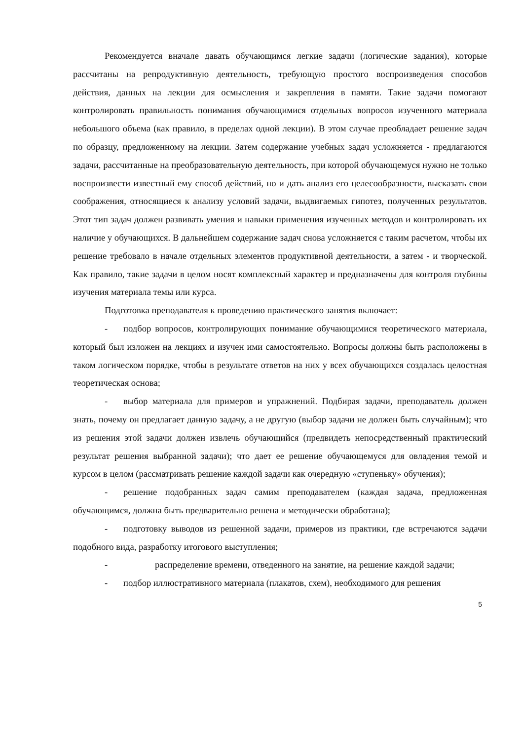Рекомендуется вначале давать обучающимся легкие задачи (логические задания), которые рассчитаны на репродуктивную деятельность, требующую простого воспроизведения способов действия, данных на лекции для осмысления и закрепления в памяти. Такие задачи помогают контролировать правильность понимания обучающимися отдельных вопросов изученного материала небольшого объема (как правило, в пределах одной лекции). В этом случае преобладает решение задач по образцу, предложенному на лекции. Затем содержание учебных задач усложняется - предлагаются задачи, рассчитанные на преобразовательную деятельность, при которой обучающемуся нужно не только воспроизвести известный ему способ действий, но и дать анализ его целесообразности, высказать свои соображения, относящиеся к анализу условий задачи, выдвигаемых гипотез, полученных результатов. Этот тип задач должен развивать умения и навыки применения изученных методов и контролировать их наличие у обучающихся. В дальнейшем содержание задач снова усложняется с таким расчетом, чтобы их решение требовало в начале отдельных элементов продуктивной деятельности, а затем - и творческой. Как правило, такие задачи в целом носят комплексный характер и предназначены для контроля глубины изучения материала темы или курса.
Подготовка преподавателя к проведению практического занятия включает:
- подбор вопросов, контролирующих понимание обучающимися теоретического материала, который был изложен на лекциях и изучен ими самостоятельно. Вопросы должны быть расположены в таком логическом порядке, чтобы в результате ответов на них у всех обучающихся создалась целостная теоретическая основа;
- выбор материала для примеров и упражнений. Подбирая задачи, преподаватель должен знать, почему он предлагает данную задачу, а не другую (выбор задачи не должен быть случайным); что из решения этой задачи должен извлечь обучающийся (предвидеть непосредственный практический результат решения выбранной задачи); что дает ее решение обучающемуся для овладения темой и курсом в целом (рассматривать решение каждой задачи как очередную «ступеньку» обучения);
- решение подобранных задач самим преподавателем (каждая задача, предложенная обучающимся, должна быть предварительно решена и методически обработана);
- подготовку выводов из решенной задачи, примеров из практики, где встречаются задачи подобного вида, разработку итогового выступления;
- распределение времени, отведенного на занятие, на решение каждой задачи;
- подбор иллюстративного материала (плакатов, схем), необходимого для решения
5